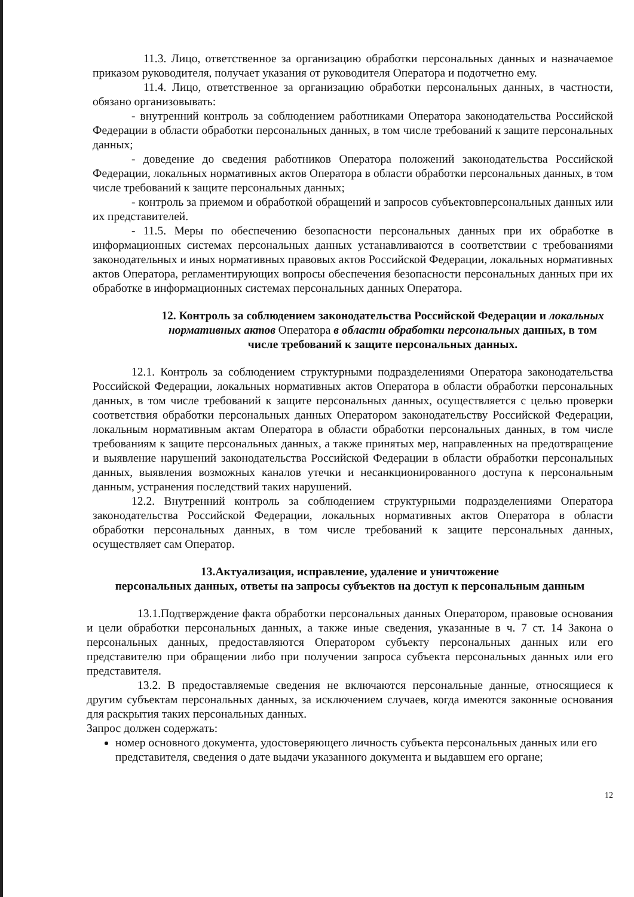11.3. Лицо, ответственное за организацию обработки персональных данных и назначаемое приказом руководителя, получает указания от руководителя Оператора и подотчетно ему.
11.4. Лицо, ответственное за организацию обработки персональных данных, в частности, обязано организовывать:
- внутренний контроль за соблюдением работниками Оператора законодательства Российской Федерации в области обработки персональных данных, в том числе требований к защите персональных данных;
- доведение до сведения работников Оператора положений законодательства Российской Федерации, локальных нормативных актов Оператора в области обработки персональных данных, в том числе требований к защите персональных данных;
- контроль за приемом и обработкой обращений и запросов субъектовперсональных данных или их представителей.
- 11.5. Меры по обеспечению безопасности персональных данных при их обработке в информационных системах персональных данных устанавливаются в соответствии с требованиями законодательных и иных нормативных правовых актов Российской Федерации, локальных нормативных актов Оператора, регламентирующих вопросы обеспечения безопасности персональных данных при их обработке в информационных системах персональных данных Оператора.
12. Контроль за соблюдением законодательства Российской Федерации и локальных нормативных актов Оператора в области обработки персональных данных, в том числе требований к защите персональных данных.
12.1. Контроль за соблюдением структурными подразделениями Оператора законодательства Российской Федерации, локальных нормативных актов Оператора в области обработки персональных данных, в том числе требований к защите персональных данных, осуществляется с целью проверки соответствия обработки персональных данных Оператором законодательству Российской Федерации, локальным нормативным актам Оператора в области обработки персональных данных, в том числе требованиям к защите персональных данных, а также принятых мер, направленных на предотвращение и выявление нарушений законодательства Российской Федерации в области обработки персональных данных, выявления возможных каналов утечки и несанкционированного доступа к персональным данным, устранения последствий таких нарушений.
12.2. Внутренний контроль за соблюдением структурными подразделениями Оператора законодательства Российской Федерации, локальных нормативных актов Оператора в области обработки персональных данных, в том числе требований к защите персональных данных, осуществляет сам Оператор.
13.Актуализация, исправление, удаление и уничтожение
персональных данных, ответы на запросы субъектов на доступ к персональным данным
13.1.Подтверждение факта обработки персональных данных Оператором, правовые основания и цели обработки персональных данных, а также иные сведения, указанные в ч. 7 ст. 14 Закона о персональных данных, предоставляются Оператором субъекту персональных данных или его представителю при обращении либо при получении запроса субъекта персональных данных или его представителя.
13.2. В предоставляемые сведения не включаются персональные данные, относящиеся к другим субъектам персональных данных, за исключением случаев, когда имеются законные основания для раскрытия таких персональных данных.
Запрос должен содержать:
номер основного документа, удостоверяющего личность субъекта персональных данных или его представителя, сведения о дате выдачи указанного документа и выдавшем его органе;
12